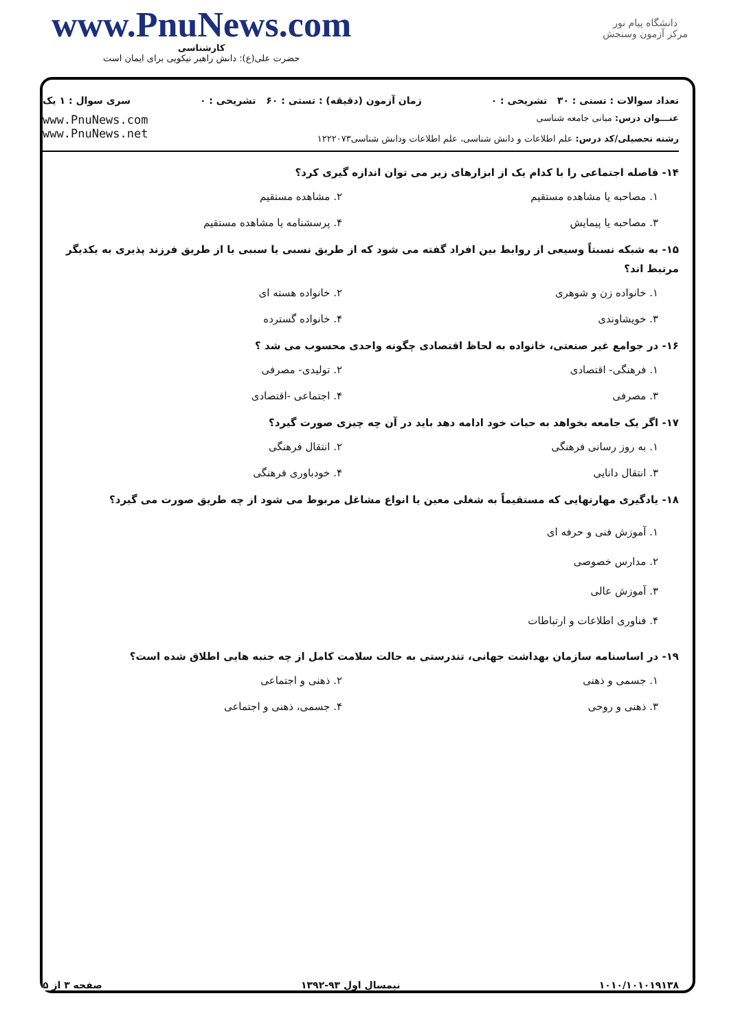www.PnuNews.com
کارشناسی
حضرت علی(ع): دانش راهبر نیکویی برای ایمان است
دانشگاه پیام نور
مرکز آزمون وسنجش
تعداد سوالات : تستی : ۳۰ تشریحی : ۰ زمان آزمون (دقیقه) : تستی : ۶۰ تشریحی : ۰ سری سوال : ۱ یک
عنـــوان درس: مبانی جامعه شناسی
رشته تحصیلی/کد درس: علم اطلاعات و دانش شناسی، علم اطلاعات ودانش شناسی۱۲۲۲۰۷۳
www.PnuNews.com
www.PnuNews.net
۱۴- فاصله اجتماعی را با کدام یک از ابزارهای زیر می توان اندازه گیری کرد؟
۱. مصاحبه یا مشاهده مستقیم ۲. مشاهده مستقیم ۳. مصاحبه یا پیمایش ۴. پرسشنامه یا مشاهده مستقیم
۱۵- به شبکه نسبتاً وسیعی از روابط بین افراد گفته می شود که از طریق نسبی یا سببی یا از طریق فرزند پذیری به یکدیگر مرتبط اند؟
۱. خانواده زن و شوهری ۲. خانواده هسته ای ۳. خویشاوندی ۴. خانواده گسترده
۱۶- در جوامع غیر صنعتی، خانواده به لحاظ اقتصادی چگونه واحدی محسوب می شد ؟
۱. فرهنگی- اقتصادی ۲. تولیدی- مصرفی ۳. مصرفی ۴. اجتماعی -اقتصادی
۱۷- اگر یک جامعه بخواهد به حیات خود ادامه دهد باید در آن چه چیزی صورت گیرد؟
۱. به روز رسانی فرهنگی ۲. انتقال فرهنگی ۳. انتقال دانایی ۴. خودباوری فرهنگی
۱۸- یادگیری مهارتهایی که مستقیماً به شغلی معین یا انواع مشاغل مربوط می شود از چه طریق صورت می گیرد؟
۱. آموزش فنی و حرفه ای
۲. مدارس خصوصی
۳. آموزش عالی
۴. فناوری اطلاعات و ارتباطات
۱۹- در اساسنامه سازمان بهداشت جهانی، تندرستی به حالت سلامت کامل از چه جنبه هایی اطلاق شده است؟
۱. جسمی و ذهنی ۲. ذهنی و اجتماعی ۳. ذهنی و روحی ۴. جسمی، ذهنی و اجتماعی
۱۰۱۰/۱۰۱۰۱۹۱۳۸ نیمسال اول ۹۳-۱۳۹۲ صفحه ۳ از ۵